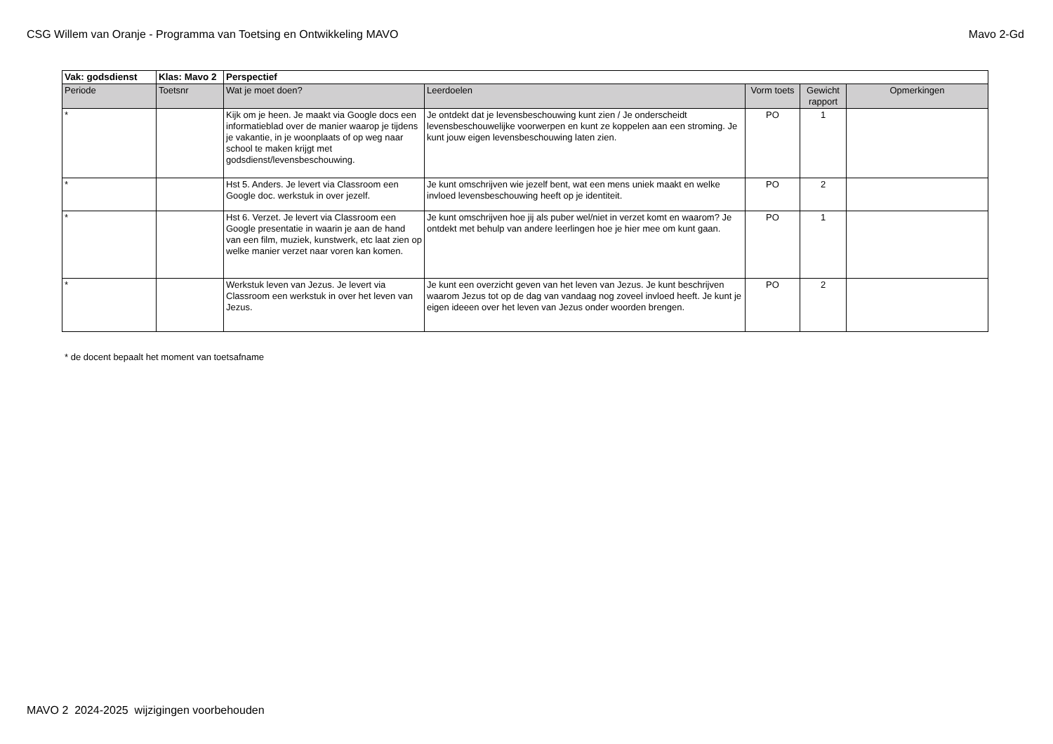CSG Willem van Oranje - Programma van Toetsing en Ontwikkeling MAVO Mavo 2-Gd
| Vak: godsdienst | Klas: Mavo 2 | Perspectief | | | | |
| Periode | Toetsnr | Wat je moet doen? | Leerdoelen | Vorm toets | Gewicht rapport | Opmerkingen |
| * | | Kijk om je heen. Je maakt via Google docs een informatieblad over de manier waarop je tijdens je vakantie, in je woonplaats of op weg naar school te maken krijgt met godsdienst/levensbeschouwing. | Je ontdekt dat je levensbeschouwing kunt zien / Je onderscheidt levensbeschouwelijke voorwerpen en kunt ze koppelen aan een stroming. Je kunt jouw eigen levensbeschouwing laten zien. | PO | 1 | |
| * | | Hst 5. Anders. Je levert via Classroom een Google doc. werkstuk in over jezelf. | Je kunt omschrijven wie jezelf bent, wat een mens uniek maakt en welke invloed levensbeschouwing heeft op je identiteit. | PO | 2 | |
| * | | Hst 6. Verzet. Je levert via Classroom een Google presentatie in waarin je aan de hand van een film, muziek, kunstwerk, etc laat zien op welke manier verzet naar voren kan komen. | Je kunt omschrijven hoe jij als puber wel/niet in verzet komt en waarom? Je ontdekt met behulp van andere leerlingen hoe je hier mee om kunt gaan. | PO | 1 | |
| * | | Werkstuk leven van Jezus. Je levert via Classroom een werkstuk in over het leven van Jezus. | Je kunt een overzicht geven van het leven van Jezus. Je kunt beschrijven waarom Jezus tot op de dag van vandaag nog zoveel invloed heeft. Je kunt je eigen ideeen over het leven van Jezus onder woorden brengen. | PO | 2 | |
* de docent bepaalt het moment van toetsafname
MAVO 2 2024-2025 wijzigingen voorbehouden